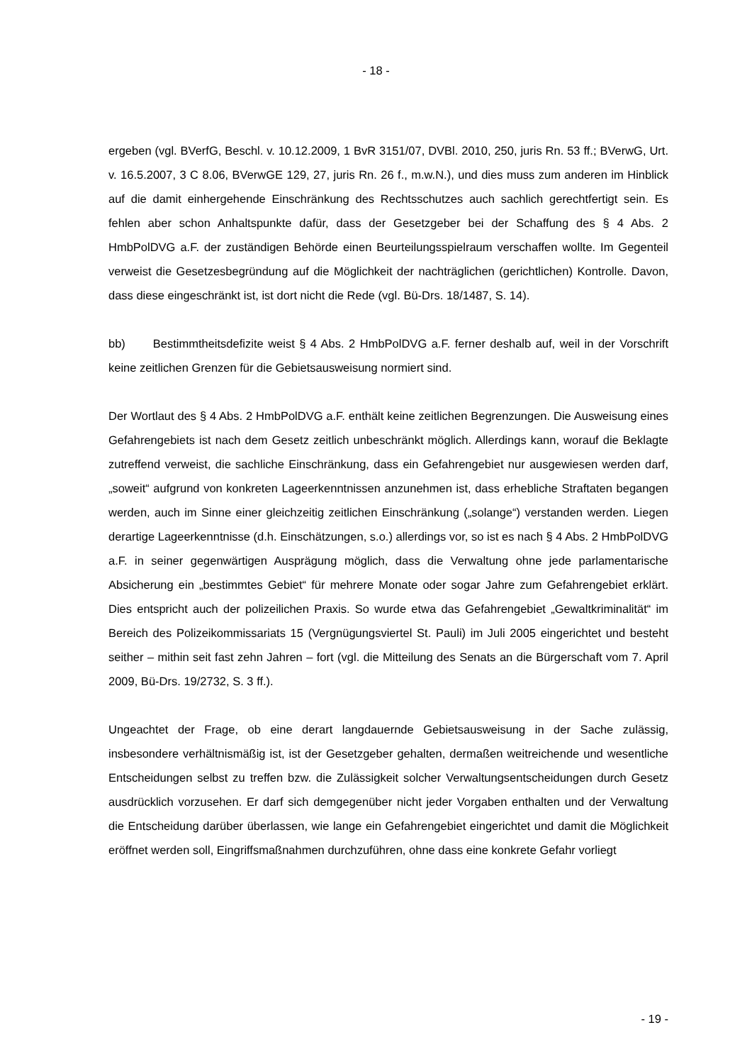- 18 -
ergeben (vgl. BVerfG, Beschl. v. 10.12.2009, 1 BvR 3151/07, DVBl. 2010, 250, juris Rn. 53 ff.; BVerwG, Urt. v. 16.5.2007, 3 C 8.06, BVerwGE 129, 27, juris Rn. 26 f., m.w.N.), und dies muss zum anderen im Hinblick auf die damit einhergehende Einschränkung des Rechtsschutzes auch sachlich gerechtfertigt sein. Es fehlen aber schon Anhaltspunkte dafür, dass der Gesetzgeber bei der Schaffung des § 4 Abs. 2 HmbPolDVG a.F. der zuständigen Behörde einen Beurteilungsspielraum verschaffen wollte. Im Gegenteil verweist die Gesetzesbegründung auf die Möglichkeit der nachträglichen (gerichtlichen) Kontrolle. Davon, dass diese eingeschränkt ist, ist dort nicht die Rede (vgl. Bü-Drs. 18/1487, S. 14).
bb) Bestimmtheitsdefizite weist § 4 Abs. 2 HmbPolDVG a.F. ferner deshalb auf, weil in der Vorschrift keine zeitlichen Grenzen für die Gebietsausweisung normiert sind.
Der Wortlaut des § 4 Abs. 2 HmbPolDVG a.F. enthält keine zeitlichen Begrenzungen. Die Ausweisung eines Gefahrengebiets ist nach dem Gesetz zeitlich unbeschränkt möglich. Allerdings kann, worauf die Beklagte zutreffend verweist, die sachliche Einschränkung, dass ein Gefahrengebiet nur ausgewiesen werden darf, „soweit“ aufgrund von konkreten Lageerkenntnissen anzunehmen ist, dass erhebliche Straftaten begangen werden, auch im Sinne einer gleichzeitig zeitlichen Einschränkung („solange“) verstanden werden. Liegen derartige Lageerkenntnisse (d.h. Einschätzungen, s.o.) allerdings vor, so ist es nach § 4 Abs. 2 HmbPolDVG a.F. in seiner gegenwärtigen Ausprägung möglich, dass die Verwaltung ohne jede parlamentarische Absicherung ein „bestimmtes Gebiet“ für mehrere Monate oder sogar Jahre zum Gefahrengebiet erklärt. Dies entspricht auch der polizeilichen Praxis. So wurde etwa das Gefahrengebiet „Gewaltkriminalität“ im Bereich des Polizeikommissariats 15 (Vergnügungsviertel St. Pauli) im Juli 2005 eingerichtet und besteht seither – mithin seit fast zehn Jahren – fort (vgl. die Mitteilung des Senats an die Bürgerschaft vom 7. April 2009, Bü-Drs. 19/2732, S. 3 ff.).
Ungeachtet der Frage, ob eine derart langdauernde Gebietsausweisung in der Sache zulässig, insbesondere verhältnismäßig ist, ist der Gesetzgeber gehalten, dermaßen weitreichende und wesentliche Entscheidungen selbst zu treffen bzw. die Zulässigkeit solcher Verwaltungsentscheidungen durch Gesetz ausdrücklich vorzusehen. Er darf sich demgegenüber nicht jeder Vorgaben enthalten und der Verwaltung die Entscheidung darüber überlassen, wie lange ein Gefahrengebiet eingerichtet und damit die Möglichkeit eröffnet werden soll, Eingriffsmaßnahmen durchzuführen, ohne dass eine konkrete Gefahr vorliegt
- 19 -